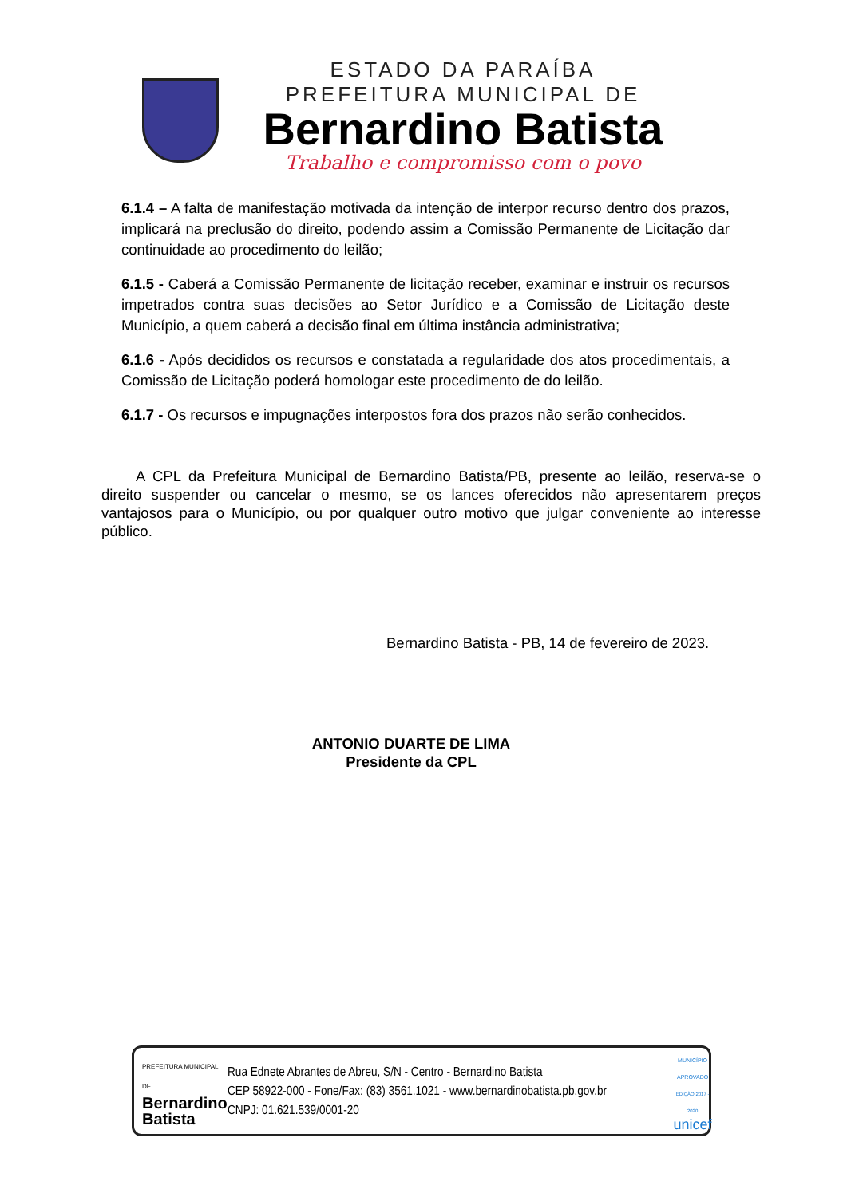ESTADO DA PARAÍBA
PREFEITURA MUNICIPAL DE
Bernardino Batista
Trabalho e compromisso com o povo
6.1.4 – A falta de manifestação motivada da intenção de interpor recurso dentro dos prazos, implicará na preclusão do direito, podendo assim a Comissão Permanente de Licitação dar continuidade ao procedimento do leilão;
6.1.5 - Caberá a Comissão Permanente de licitação receber, examinar e instruir os recursos impetrados contra suas decisões ao Setor Jurídico e a Comissão de Licitação deste Município, a quem caberá a decisão final em última instância administrativa;
6.1.6 - Após decididos os recursos e constatada a regularidade dos atos procedimentais, a Comissão de Licitação poderá homologar este procedimento de do leilão.
6.1.7 - Os recursos e impugnações interpostos fora dos prazos não serão conhecidos.
A CPL da Prefeitura Municipal de Bernardino Batista/PB, presente ao leilão, reserva-se o direito suspender ou cancelar o mesmo, se os lances oferecidos não apresentarem preços vantajosos para o Município, ou por qualquer outro motivo que julgar conveniente ao interesse público.
Bernardino Batista - PB, 14 de fevereiro de 2023.
ANTONIO DUARTE DE LIMA
Presidente da CPL
PREFEITURA MUNICIPAL DE
Bernardino
Batista
Rua Ednete Abrantes de Abreu, S/N - Centro - Bernardino Batista
CEP 58922-000 - Fone/Fax: (83) 3561.1021 - www.bernardinobatista.pb.gov.br
CNPJ: 01.621.539/0001-20
MUNICÍPIO APROVADO
EDIÇÃO 2017 - 2020
unicef